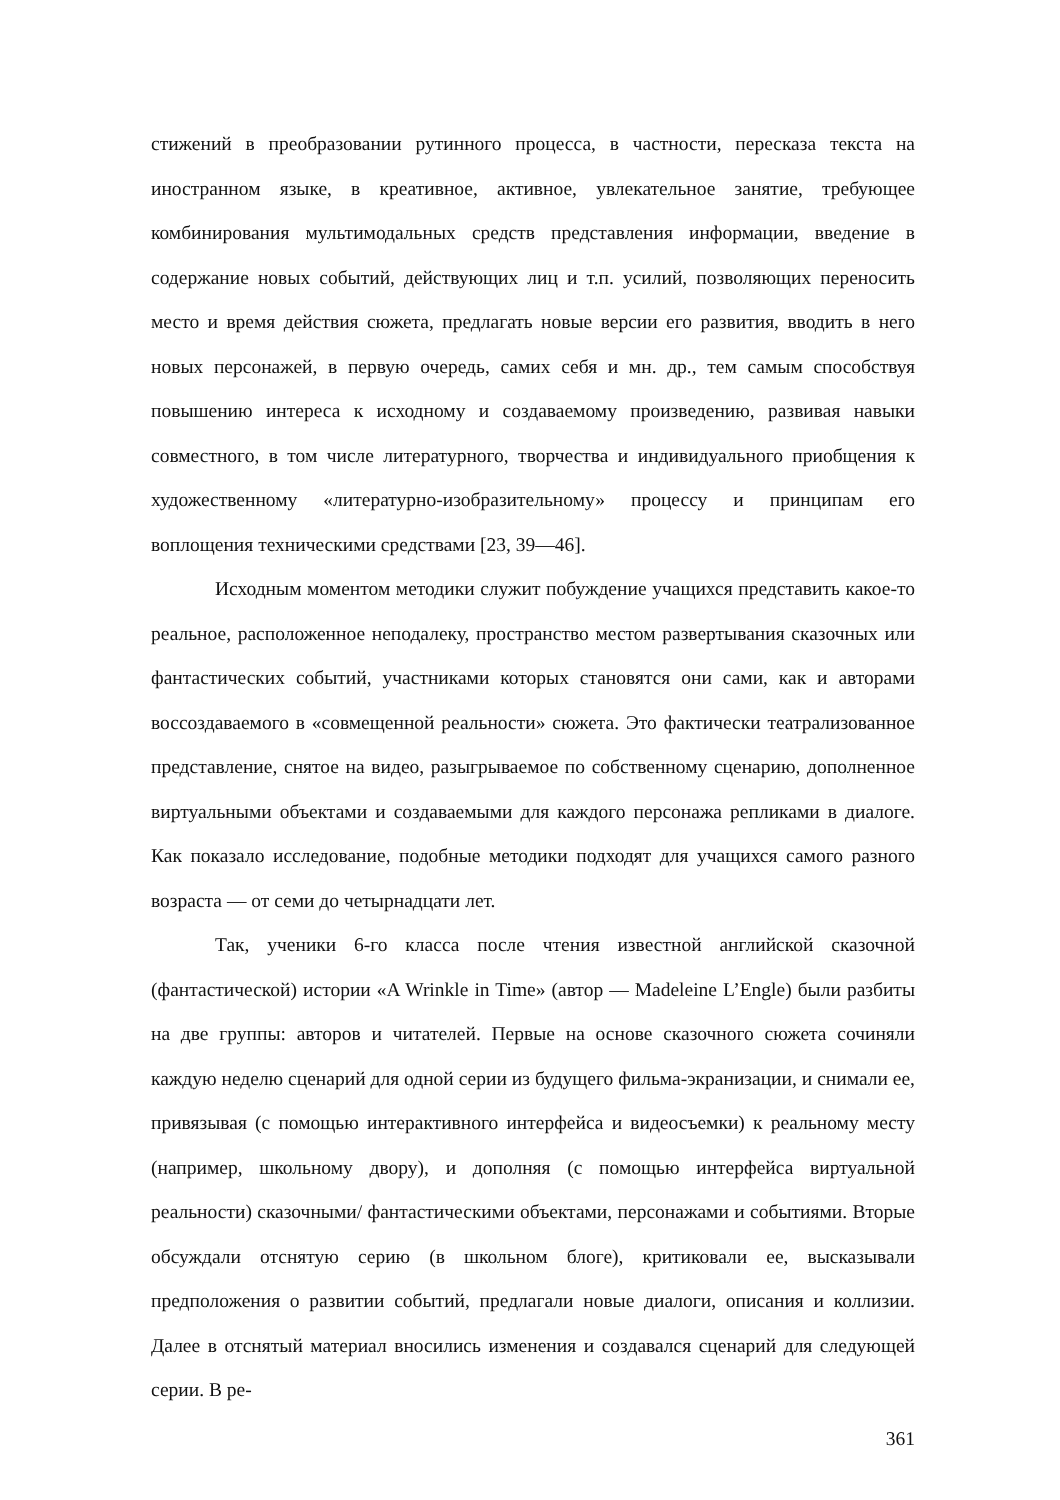стижений в преобразовании рутинного процесса, в частности, пересказа текста на иностранном языке, в креативное, активное, увлекательное занятие, требующее комбинирования мультимодальных средств представления информации, введение в содержание новых событий, действующих лиц и т.п. усилий, позволяющих переносить место и время действия сюжета, предлагать новые версии его развития, вводить в него новых персонажей, в первую очередь, самих себя и мн. др., тем самым способствуя повышению интереса к исходному и создаваемому произведению, развивая навыки совместного, в том числе литературного, творчества и индивидуального приобщения к художественному «литературно-изобразительному» процессу и принципам его воплощения техническими средствами [23, 39—46].
Исходным моментом методики служит побуждение учащихся представить какое-то реальное, расположенное неподалеку, пространство местом развертывания сказочных или фантастических событий, участниками которых становятся они сами, как и авторами воссоздаваемого в «совмещенной реальности» сюжета. Это фактически театрализованное представление, снятое на видео, разыгрываемое по собственному сценарию, дополненное виртуальными объектами и создаваемыми для каждого персонажа репликами в диалоге. Как показало исследование, подобные методики подходят для учащихся самого разного возраста — от семи до четырнадцати лет.
Так, ученики 6-го класса после чтения известной английской сказочной (фантастической) истории «A Wrinkle in Time» (автор — Madeleine L’Engle) были разбиты на две группы: авторов и читателей. Первые на основе сказочного сюжета сочиняли каждую неделю сценарий для одной серии из будущего фильма-экранизации, и снимали ее, привязывая (с помощью интерактивного интерфейса и видеосъемки) к реальному месту (например, школьному двору), и дополняя (с помощью интерфейса виртуальной реальности) сказочными/ фантастическими объектами, персонажами и событиями. Вторые обсуждали отснятую серию (в школьном блоге), критиковали ее, высказывали предположения о развитии событий, предлагали новые диалоги, описания и коллизии. Далее в отснятый материал вносились изменения и создавался сценарий для следующей серии. В ре-
361